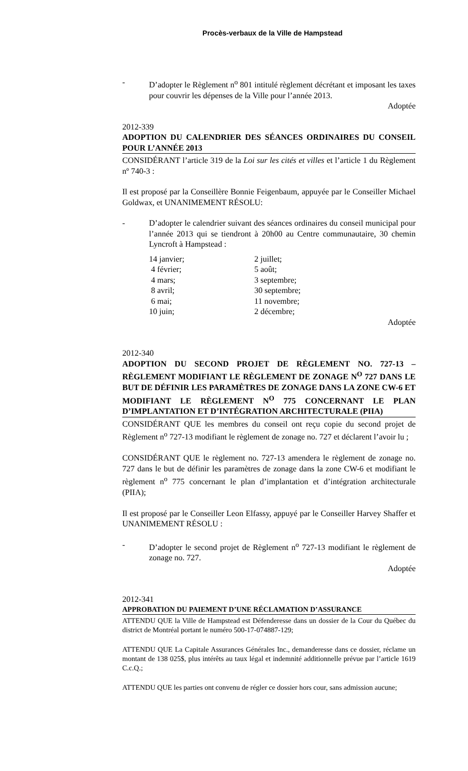Procès-verbaux de la Ville de Hampstead
- D’adopter le Règlement n<sup>o</sup> 801 intitulé règlement décrétant et imposant les taxes pour couvrir les dépenses de la Ville pour l’année 2013.
Adoptée
2012-339
ADOPTION DU CALENDRIER DES SÉANCES ORDINAIRES DU CONSEIL POUR L’ANNÉE 2013
CONSIDÉRANT l’article 319 de la Loi sur les cités et villes et l’article 1 du Règlement nº 740-3 :
Il est proposé par la Conseillère Bonnie Feigenbaum, appuyée par le Conseiller Michael Goldwax, et UNANIMEMENT RÉSOLU:
- D’adopter le calendrier suivant des séances ordinaires du conseil municipal pour l’année 2013 qui se tiendront à 20h00 au Centre communautaire, 30 chemin Lyncroft à Hampstead :
14 janvier; 2 juillet; 4 février; 5 août; 4 mars; 3 septembre; 8 avril; 30 septembre; 6 mai; 11 novembre; 10 juin; 2 décembre;
Adoptée
2012-340
ADOPTION DU SECOND PROJET DE RÈGLEMENT NO. 727-13 – RÈGLEMENT MODIFIANT LE RÈGLEMENT DE ZONAGE N<sup>O</sup> 727 DANS LE BUT DE DÉFINIR LES PARAMÈTRES DE ZONAGE DANS LA ZONE CW-6 ET MODIFIANT LE RÈGLEMENT N<sup>O</sup> 775 CONCERNANT LE PLAN D’IMPLANTATION ET D’INTÉGRATION ARCHITECTURALE (PIIA)
CONSIDÉRANT QUE les membres du conseil ont reçu copie du second projet de Règlement n<sup>o</sup> 727-13 modifiant le règlement de zonage no. 727 et déclarent l’avoir lu ;
CONSIDÉRANT QUE le règlement no. 727-13 amendera le règlement de zonage no. 727 dans le but de définir les paramètres de zonage dans la zone CW-6 et modifiant le règlement n<sup>o</sup> 775 concernant le plan d’implantation et d’intégration architecturale (PIIA);
Il est proposé par le Conseiller Leon Elfassy, appuyé par le Conseiller Harvey Shaffer et UNANIMEMENT RÉSOLU :
- D’adopter le second projet de Règlement n<sup>o</sup> 727-13 modifiant le règlement de zonage no. 727.
Adoptée
2012-341
APPROBATION DU PAIEMENT D’UNE RÉCLAMATION D’ASSURANCE
ATTENDU QUE la Ville de Hampstead est Défenderesse dans un dossier de la Cour du Québec du district de Montréal portant le numéro 500-17-074887-129;
ATTENDU QUE La Capitale Assurances Générales Inc., demanderesse dans ce dossier, réclame un montant de 138 025$, plus intérêts au taux légal et indemnité additionnelle prévue par l’article 1619 C.c.Q.;
ATTENDU QUE les parties ont convenu de régler ce dossier hors cour, sans admission aucune;